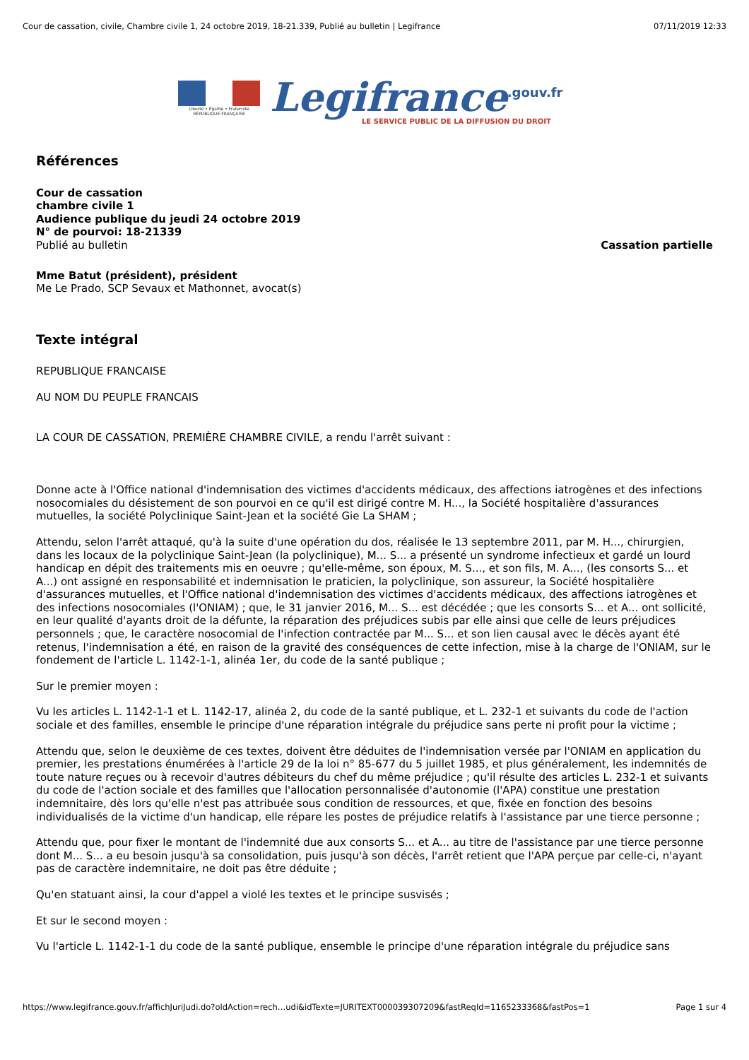Cour de cassation, civile, Chambre civile 1, 24 octobre 2019, 18-21.339, Publié au bulletin | Legifrance 07/11/2019 12:33
Liberté • Égalité • Fraternité
RÉPUBLIQUE FRANÇAISE
Legifrance<sup>.gouv.fr</sup>
LE SERVICE PUBLIC DE LA DIFFUSION DU DROIT
Références
Cour de cassation
chambre civile 1
Audience publique du jeudi 24 octobre 2019
N° de pourvoi: 18-21339
Publié au bulletin Cassation partielle
Mme Batut (président), président
Me Le Prado, SCP Sevaux et Mathonnet, avocat(s)
Texte intégral
REPUBLIQUE FRANCAISE
AU NOM DU PEUPLE FRANCAIS
LA COUR DE CASSATION, PREMIÈRE CHAMBRE CIVILE, a rendu l'arrêt suivant :
Donne acte à l'Office national d'indemnisation des victimes d'accidents médicaux, des affections iatrogènes et des infections nosocomiales du désistement de son pourvoi en ce qu'il est dirigé contre M. H..., la Société hospitalière d'assurances mutuelles, la société Polyclinique Saint-Jean et la société Gie La SHAM ;
Attendu, selon l'arrêt attaqué, qu'à la suite d'une opération du dos, réalisée le 13 septembre 2011, par M. H..., chirurgien, dans les locaux de la polyclinique Saint-Jean (la polyclinique), M... S... a présenté un syndrome infectieux et gardé un lourd handicap en dépit des traitements mis en oeuvre ; qu'elle-même, son époux, M. S..., et son fils, M. A..., (les consorts S... et A...) ont assigné en responsabilité et indemnisation le praticien, la polyclinique, son assureur, la Société hospitalière d'assurances mutuelles, et l'Office national d'indemnisation des victimes d'accidents médicaux, des affections iatrogènes et des infections nosocomiales (l'ONIAM) ; que, le 31 janvier 2016, M... S... est décédée ; que les consorts S... et A... ont sollicité, en leur qualité d'ayants droit de la défunte, la réparation des préjudices subis par elle ainsi que celle de leurs préjudices personnels ; que, le caractère nosocomial de l'infection contractée par M... S... et son lien causal avec le décès ayant été retenus, l'indemnisation a été, en raison de la gravité des conséquences de cette infection, mise à la charge de l'ONIAM, sur le fondement de l'article L. 1142-1-1, alinéa 1er, du code de la santé publique ;
Sur le premier moyen :
Vu les articles L. 1142-1-1 et L. 1142-17, alinéa 2, du code de la santé publique, et L. 232-1 et suivants du code de l'action sociale et des familles, ensemble le principe d'une réparation intégrale du préjudice sans perte ni profit pour la victime ;
Attendu que, selon le deuxième de ces textes, doivent être déduites de l'indemnisation versée par l'ONIAM en application du premier, les prestations énumérées à l'article 29 de la loi n° 85-677 du 5 juillet 1985, et plus généralement, les indemnités de toute nature reçues ou à recevoir d'autres débiteurs du chef du même préjudice ; qu'il résulte des articles L. 232-1 et suivants du code de l'action sociale et des familles que l'allocation personnalisée d'autonomie (l'APA) constitue une prestation indemnitaire, dès lors qu'elle n'est pas attribuée sous condition de ressources, et que, fixée en fonction des besoins individualisés de la victime d'un handicap, elle répare les postes de préjudice relatifs à l'assistance par une tierce personne ;
Attendu que, pour fixer le montant de l'indemnité due aux consorts S... et A... au titre de l'assistance par une tierce personne dont M... S... a eu besoin jusqu'à sa consolidation, puis jusqu'à son décès, l'arrêt retient que l'APA perçue par celle-ci, n'ayant pas de caractère indemnitaire, ne doit pas être déduite ;
Qu'en statuant ainsi, la cour d'appel a violé les textes et le principe susvisés ;
Et sur le second moyen :
Vu l'article L. 1142-1-1 du code de la santé publique, ensemble le principe d'une réparation intégrale du préjudice sans
https://www.legifrance.gouv.fr/affichJuriJudi.do?oldAction=rech…udi&idTexte=JURITEXT000039307209&fastReqId=1165233368&fastPos=1 Page 1 sur 4